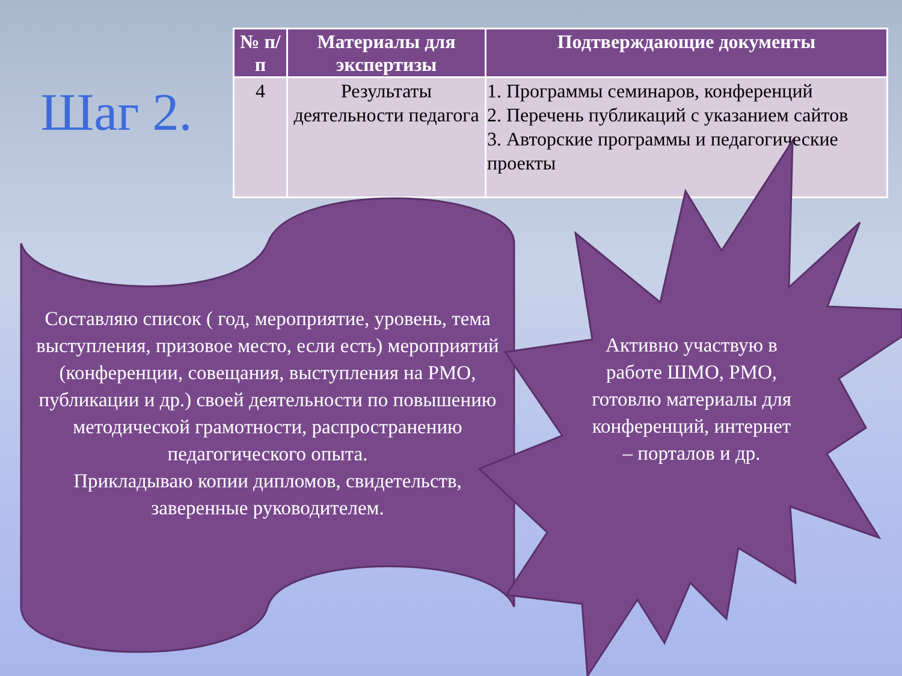Шаг 2.
| № п/п | Материалы для экспертизы | Подтверждающие документы |
| --- | --- | --- |
| 4 | Результаты деятельности педагога | 1. Программы семинаров, конференций 2. Перечень публикаций с указанием сайтов 3. Авторские программы и педагогические проекты |
Составляю список ( год, мероприятие, уровень, тема выступления, призовое место, если есть) мероприятий (конференции, совещания, выступления на РМО, публикации и др.) своей деятельности по повышению методической грамотности, распространению педагогического опыта.
Прикладываю копии дипломов, свидетельств, заверенные руководителем.
Активно участвую в работе ШМО, РМО, готовлю материалы для конференций, интернет – порталов и др.